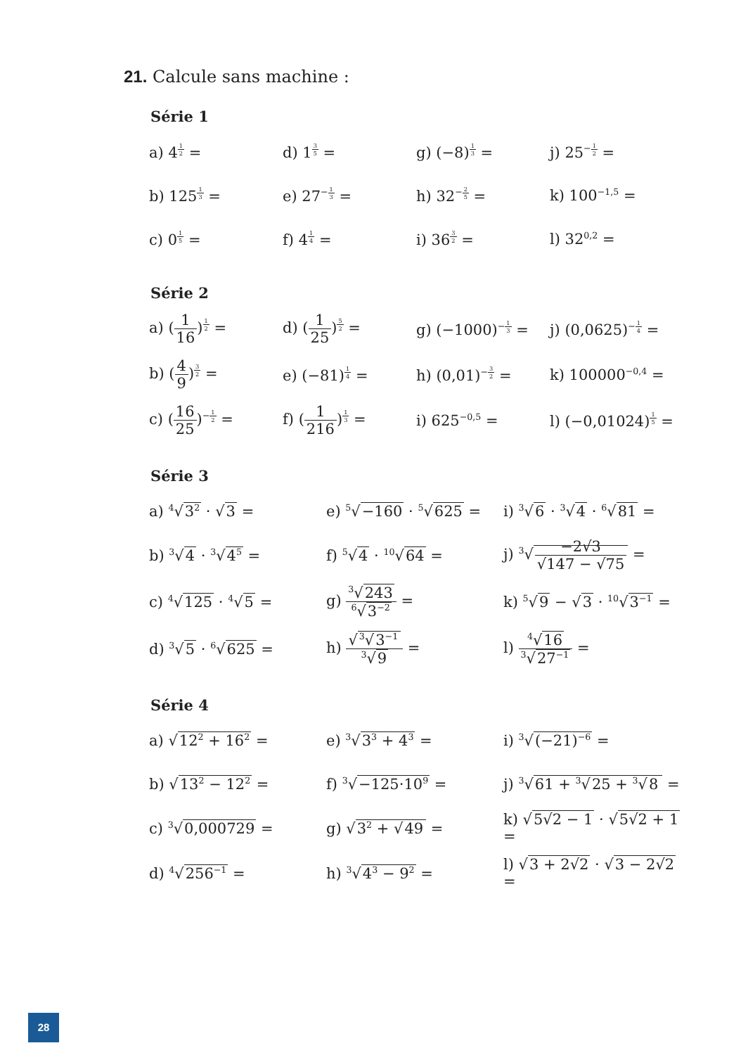21. Calcule sans machine :
Série 1
| a) 4<sup>12</sup> = | d) 1<sup>35</sup> = | g) (−8)<sup>13</sup> = | j) 25<sup>−12</sup> = |
| b) 125<sup>13</sup> = | e) 27<sup>−13</sup> = | h) 32<sup>−25</sup> = | k) 100<sup>−1,5</sup> = |
| c) 0<sup>15</sup> = | f) 4<sup>14</sup> = | i) 36<sup>32</sup> = | l) 32<sup>0,2</sup> = |
Série 2
| a) ( 1 16 )<sup>12</sup> = | d) ( 1 25 )<sup>52</sup> = | g) (−1000)<sup>−13</sup> = | j) (0,0625)<sup>−14</sup> = |
| b) ( 4 9 )<sup>32</sup> = | e) (−81)<sup>14</sup> = | h) (0,01)<sup>−32</sup> = | k) 100000<sup>−0,4</sup> = |
| c) ( 16 25 )<sup>−12</sup> = | f) ( 1 216 )<sup>13</sup> = | i) 625<sup>−0,5</sup> = | l) (−0,01024)<sup>15</sup> = |
Série 3
| a) <sup>4</sup>√ 3<sup>2</sup> · √ 3 = | e) <sup>5</sup>√ −160 · <sup>5</sup>√ 625 = | i) <sup>3</sup>√ 6 · <sup>3</sup>√ 4 · <sup>6</sup>√ 81 = |
| b) <sup>3</sup>√ 4 · <sup>3</sup>√ 4<sup>5</sup> = | f) <sup>5</sup>√ 4 · <sup>10</sup>√ 64 = | j) <sup>3</sup>√ −2√3 √147 − √75 = |
| c) <sup>4</sup>√ 125 · <sup>4</sup>√ 5 = | g) <sup>3</sup>√ 243 <sup>6</sup>√ 3<sup>−2</sup> = | k) <sup>5</sup>√ 9 − √ 3 · <sup>10</sup>√ 3<sup>−1</sup> = |
| d) <sup>3</sup>√ 5 · <sup>6</sup>√ 625 = | h) √ <sup>3</sup>√ 3<sup>−1</sup> <sup>3</sup>√ 9 = | l) <sup>4</sup>√ 16 <sup>3</sup>√ 27<sup>−1</sup> = |
Série 4
| a) √ 12<sup>2</sup> + 16<sup>2</sup> = | e) <sup>3</sup>√ 3<sup>3</sup> + 4<sup>3</sup> = | i) <sup>3</sup>√ (−21)<sup>−6</sup> = |
| b) √ 13<sup>2</sup> − 12<sup>2</sup> = | f) <sup>3</sup>√ −125·10<sup>9</sup> = | j) <sup>3</sup>√ 61 + <sup>3</sup>√ 25 + <sup>3</sup>√ 8 = |
| c) <sup>3</sup>√ 0,000729 = | g) √ 3<sup>2</sup> + √ 49 = | k) √ 5√2 − 1 · √ 5√2 + 1 = |
| d) <sup>4</sup>√ 256<sup>−1</sup> = | h) <sup>3</sup>√ 4<sup>3</sup> − 9<sup>2</sup> = | l) √ 3 + 2√2 · √ 3 − 2√2 = |
28